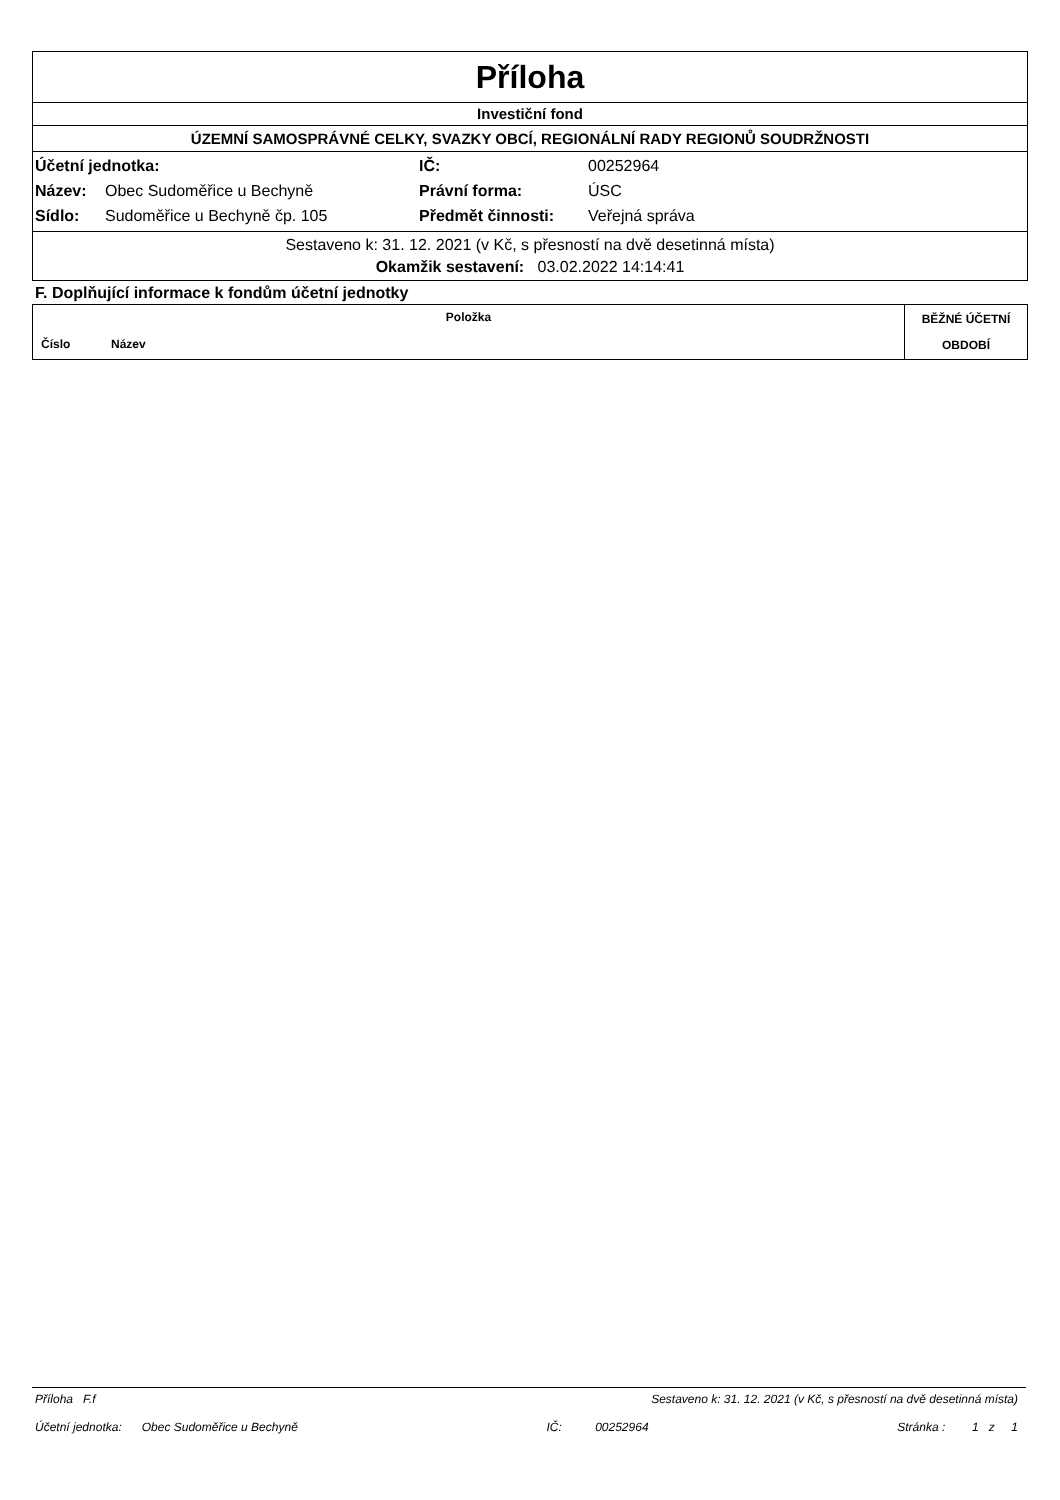Příloha
Investiční fond
ÚZEMNÍ SAMOSPRÁVNÉ CELKY, SVAZKY OBCÍ, REGIONÁLNÍ RADY REGIONŮ SOUDRŽNOSTI
| Účetní jednotka: | | IČ: | 00252964 |
| Název: | Obec Sudoměřice u Bechyně | Právní forma: | ÚSC |
| Sídlo: | Sudoměřice u Bechyně čp. 105 | Předmět činnosti: | Veřejná správa |
Sestaveno k: 31. 12. 2021 (v Kč, s přesností na dvě desetinná místa)
Okamžik sestavení: 03.02.2022 14:14:41
F. Doplňující informace k fondům účetní jednotky
| Položka | | BĚŽNÉ ÚČETNÍ OBDOBÍ |
| --- | --- | --- |
| Číslo | Název | |
Příloha F.f Sestaveno k: 31. 12. 2021 (v Kč, s přesností na dvě desetinná místa)
Účetní jednotka: Obec Sudoměřice u Bechyně IČ: 00252964 Stránka : 1 z 1